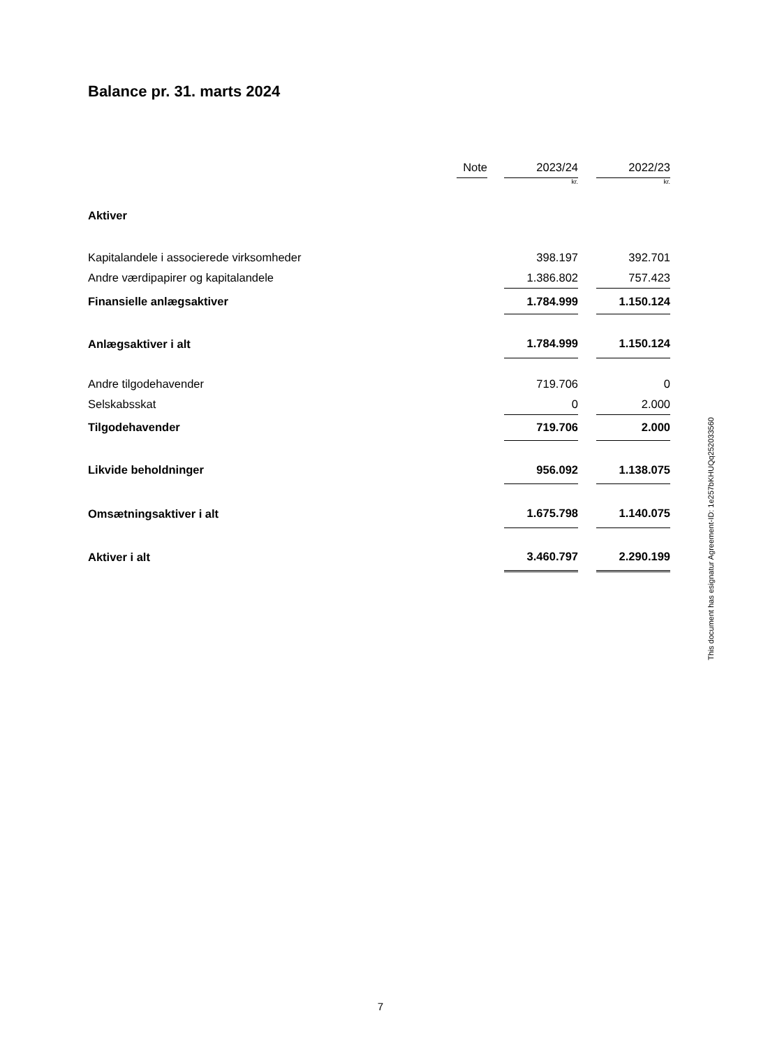Balance pr. 31. marts 2024
| | Note | | 2023/24 | | 2022/23 |
| | | | kr. | | kr. |
| Aktiver | | | | | |
| Kapitalandele i associerede virksomheder | | | 398.197 | | 392.701 |
| Andre værdipapirer og kapitalandele | | | 1.386.802 | | 757.423 |
| Finansielle anlægsaktiver | | | 1.784.999 | | 1.150.124 |
| Anlægsaktiver i alt | | | 1.784.999 | | 1.150.124 |
| Andre tilgodehavender | | | 719.706 | | 0 |
| Selskabsskat | | | 0 | | 2.000 |
| Tilgodehavender | | | 719.706 | | 2.000 |
| Likvide beholdninger | | | 956.092 | | 1.138.075 |
| Omsætningsaktiver i alt | | | 1.675.798 | | 1.140.075 |
| Aktiver i alt | | | 3.460.797 | | 2.290.199 |
This document has esignatur Agreement-ID: 1e257bKHUQq252033560
7